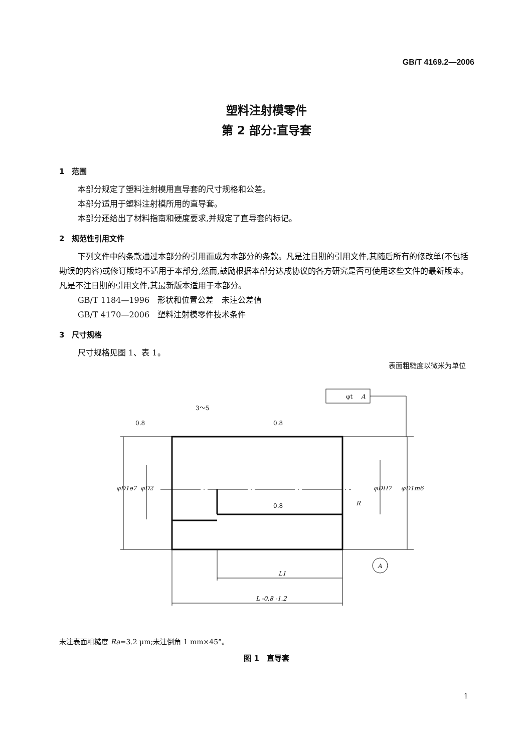GB/T 4169.2—2006
塑料注射模零件
第 2 部分:直导套
1　范围
本部分规定了塑料注射模用直导套的尺寸规格和公差。
本部分适用于塑料注射模所用的直导套。
本部分还给出了材料指南和硬度要求,并规定了直导套的标记。
2　规范性引用文件
下列文件中的条款通过本部分的引用而成为本部分的条款。凡是注日期的引用文件,其随后所有的修改单(不包括勘误的内容)或修订版均不适用于本部分,然而,鼓励根据本部分达成协议的各方研究是否可使用这些文件的最新版本。凡是不注日期的引用文件,其最新版本适用于本部分。
GB/T 1184—1996　形状和位置公差　未注公差值
GB/T 4170—2006　塑料注射模零件技术条件
3　尺寸规格
尺寸规格见图 1、表 1。
表面粗糙度以微米为单位
3～5
0.8
0.8
0.8
L1
L -0.8 -1.2
φD1e7
φD2
φDH7
φD1m6
R
φt
A
A
未注表面粗糙度 Ra=3.2 μm;未注倒角 1 mm×45°。
图 1　直导套
1